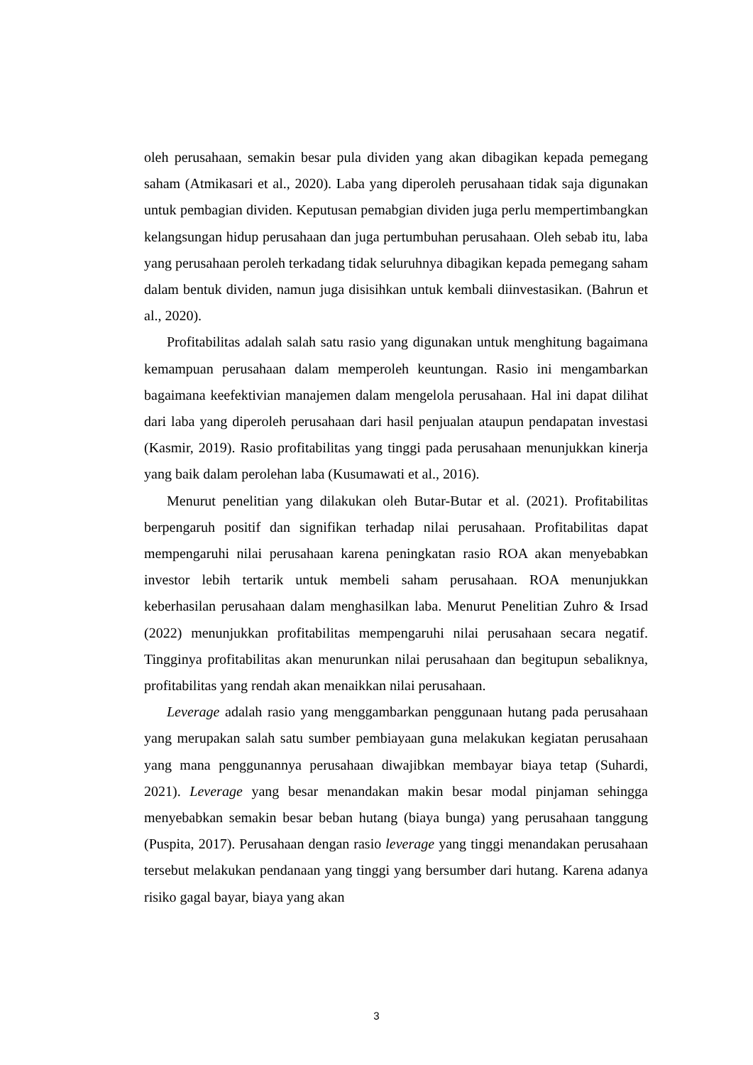oleh perusahaan, semakin besar pula dividen yang akan dibagikan kepada pemegang saham (Atmikasari et al., 2020). Laba yang diperoleh perusahaan tidak saja digunakan untuk pembagian dividen. Keputusan pemabgian dividen juga perlu mempertimbangkan kelangsungan hidup perusahaan dan juga pertumbuhan perusahaan. Oleh sebab itu, laba yang perusahaan peroleh terkadang tidak seluruhnya dibagikan kepada pemegang saham dalam bentuk dividen, namun juga disisihkan untuk kembali diinvestasikan. (Bahrun et al., 2020).
Profitabilitas adalah salah satu rasio yang digunakan untuk menghitung bagaimana kemampuan perusahaan dalam memperoleh keuntungan. Rasio ini mengambarkan bagaimana keefektivian manajemen dalam mengelola perusahaan. Hal ini dapat dilihat dari laba yang diperoleh perusahaan dari hasil penjualan ataupun pendapatan investasi (Kasmir, 2019). Rasio profitabilitas yang tinggi pada perusahaan menunjukkan kinerja yang baik dalam perolehan laba (Kusumawati et al., 2016).
Menurut penelitian yang dilakukan oleh Butar-Butar et al. (2021). Profitabilitas berpengaruh positif dan signifikan terhadap nilai perusahaan. Profitabilitas dapat mempengaruhi nilai perusahaan karena peningkatan rasio ROA akan menyebabkan investor lebih tertarik untuk membeli saham perusahaan. ROA menunjukkan keberhasilan perusahaan dalam menghasilkan laba. Menurut Penelitian Zuhro & Irsad (2022) menunjukkan profitabilitas mempengaruhi nilai perusahaan secara negatif. Tingginya profitabilitas akan menurunkan nilai perusahaan dan begitupun sebaliknya, profitabilitas yang rendah akan menaikkan nilai perusahaan.
Leverage adalah rasio yang menggambarkan penggunaan hutang pada perusahaan yang merupakan salah satu sumber pembiayaan guna melakukan kegiatan perusahaan yang mana penggunannya perusahaan diwajibkan membayar biaya tetap (Suhardi, 2021). Leverage yang besar menandakan makin besar modal pinjaman sehingga menyebabkan semakin besar beban hutang (biaya bunga) yang perusahaan tanggung (Puspita, 2017). Perusahaan dengan rasio leverage yang tinggi menandakan perusahaan tersebut melakukan pendanaan yang tinggi yang bersumber dari hutang. Karena adanya risiko gagal bayar, biaya yang akan
3